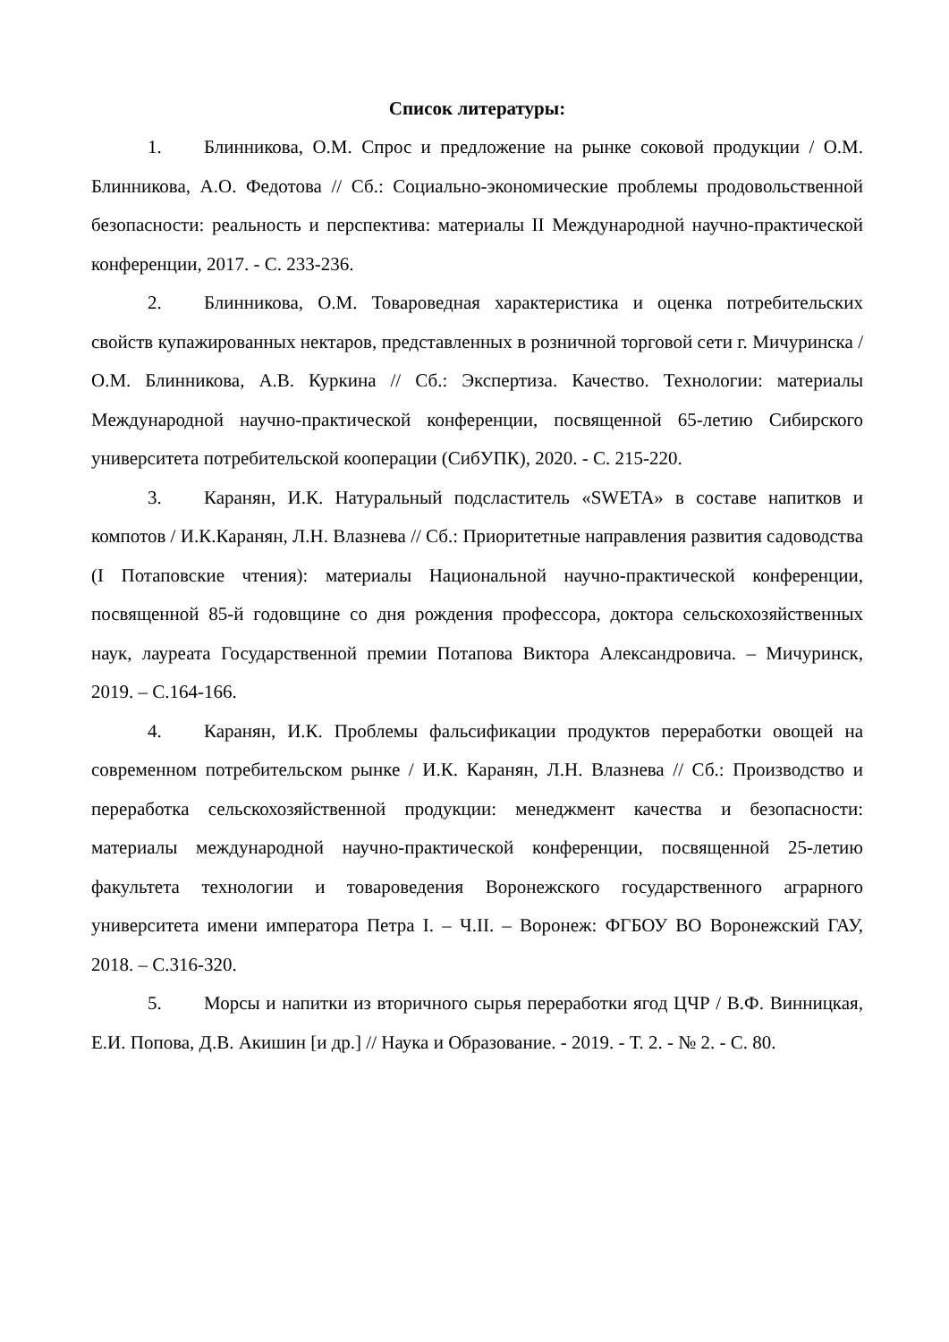Список литературы:
1. Блинникова, О.М. Спрос и предложение на рынке соковой продукции / О.М. Блинникова, А.О. Федотова // Сб.: Социально-экономические проблемы продовольственной безопасности: реальность и перспектива: материалы II Международной научно-практической конференции, 2017. - С. 233-236.
2. Блинникова, О.М. Товароведная характеристика и оценка потребительских свойств купажированных нектаров, представленных в розничной торговой сети г. Мичуринска / О.М. Блинникова, А.В. Куркина // Сб.: Экспертиза. Качество. Технологии: материалы Международной научно-практической конференции, посвященной 65-летию Сибирского университета потребительской кооперации (СибУПК), 2020. - С. 215-220.
3. Каранян, И.К. Натуральный подсластитель «SWETA» в составе напитков и компотов / И.К.Каранян, Л.Н. Влазнева // Сб.: Приоритетные направления развития садоводства (I Потаповские чтения): материалы Национальной научно-практической конференции, посвященной 85-й годовщине со дня рождения профессора, доктора сельскохозяйственных наук, лауреата Государственной премии Потапова Виктора Александровича. – Мичуринск, 2019. – С.164-166.
4. Каранян, И.К. Проблемы фальсификации продуктов переработки овощей на современном потребительском рынке / И.К. Каранян, Л.Н. Влазнева // Сб.: Производство и переработка сельскохозяйственной продукции: менеджмент качества и безопасности: материалы международной научно-практической конференции, посвященной 25-летию факультета технологии и товароведения Воронежского государственного аграрного университета имени императора Петра I. – Ч.II. – Воронеж: ФГБОУ ВО Воронежский ГАУ, 2018. – С.316-320.
5. Морсы и напитки из вторичного сырья переработки ягод ЦЧР / В.Ф. Винницкая, Е.И. Попова, Д.В. Акишин [и др.] // Наука и Образование. - 2019. - Т. 2. - № 2. - С. 80.